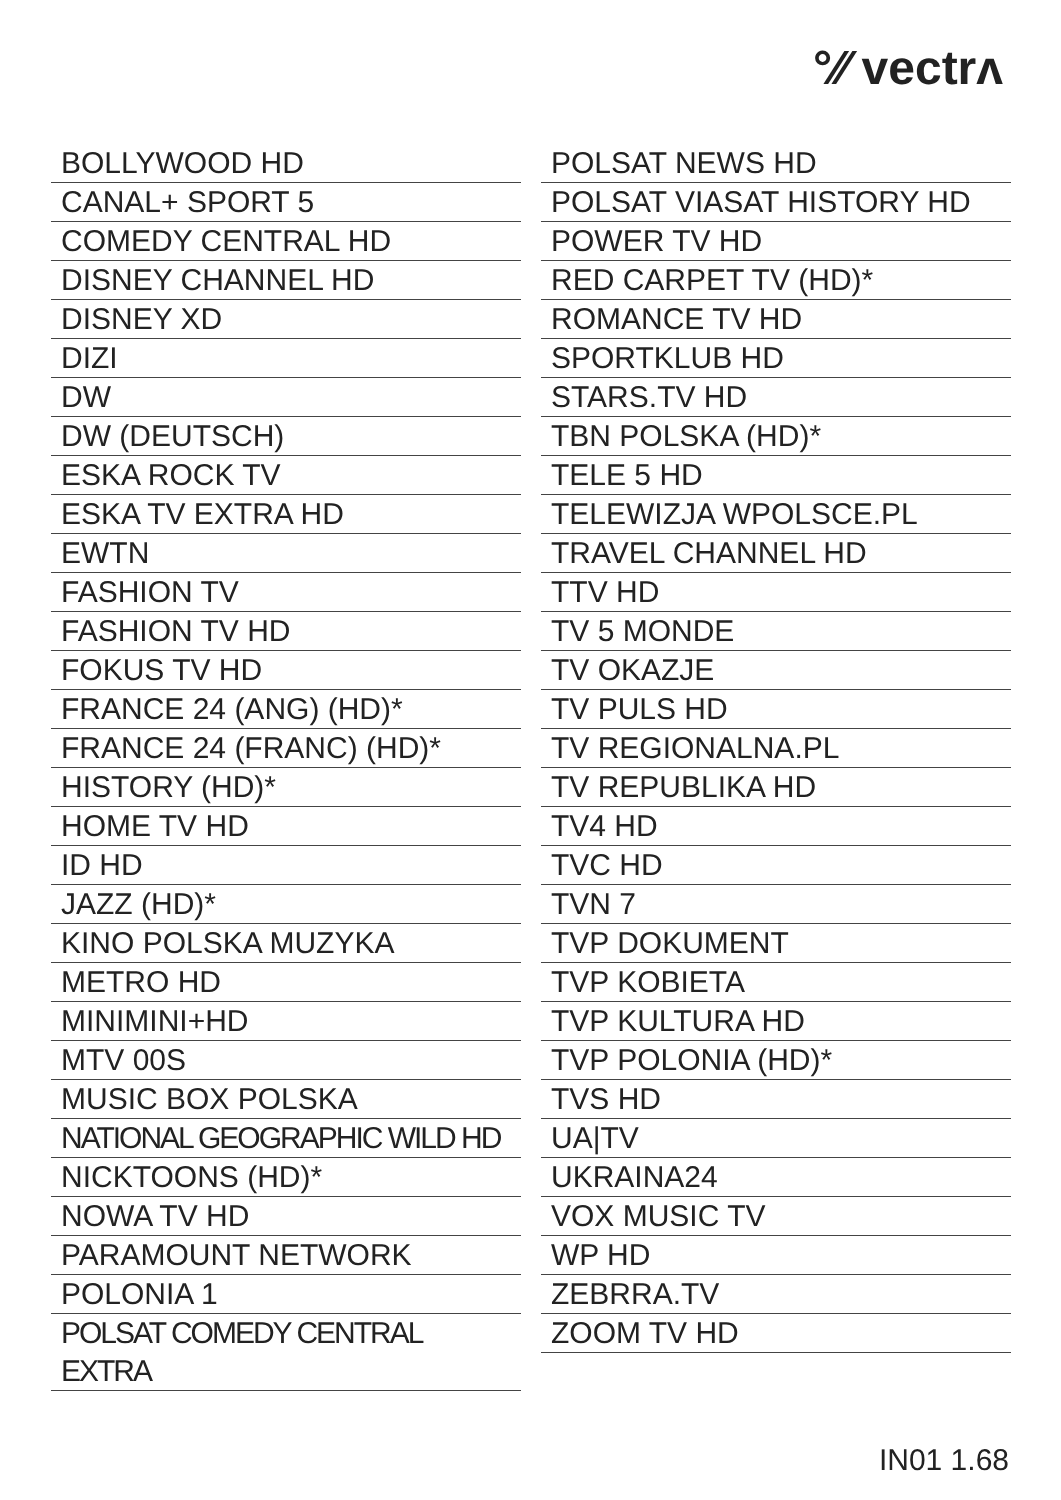°∕∕ vectrʌ
BOLLYWOOD HD
CANAL+ SPORT 5
COMEDY CENTRAL HD
DISNEY CHANNEL HD
DISNEY XD
DIZI
DW
DW (DEUTSCH)
ESKA ROCK TV
ESKA TV EXTRA HD
EWTN
FASHION TV
FASHION TV HD
FOKUS TV HD
FRANCE 24 (ANG) (HD)*
FRANCE 24 (FRANC) (HD)*
HISTORY (HD)*
HOME TV HD
ID HD
JAZZ (HD)*
KINO POLSKA MUZYKA
METRO HD
MINIMINI+HD
MTV 00S
MUSIC BOX POLSKA
NATIONAL GEOGRAPHIC WILD HD
NICKTOONS (HD)*
NOWA TV HD
PARAMOUNT NETWORK
POLONIA 1
POLSAT COMEDY CENTRAL EXTRA
POLSAT NEWS HD
POLSAT VIASAT HISTORY HD
POWER TV HD
RED CARPET TV (HD)*
ROMANCE TV HD
SPORTKLUB HD
STARS.TV HD
TBN POLSKA (HD)*
TELE 5 HD
TELEWIZJA WPOLSCE.PL
TRAVEL CHANNEL HD
TTV HD
TV 5 MONDE
TV OKAZJE
TV PULS HD
TV REGIONALNA.PL
TV REPUBLIKA HD
TV4 HD
TVC HD
TVN 7
TVP DOKUMENT
TVP KOBIETA
TVP KULTURA HD
TVP POLONIA (HD)*
TVS HD
UA|TV
UKRAINA24
VOX MUSIC TV
WP HD
ZEBRRA.TV
ZOOM TV HD
IN01 1.68